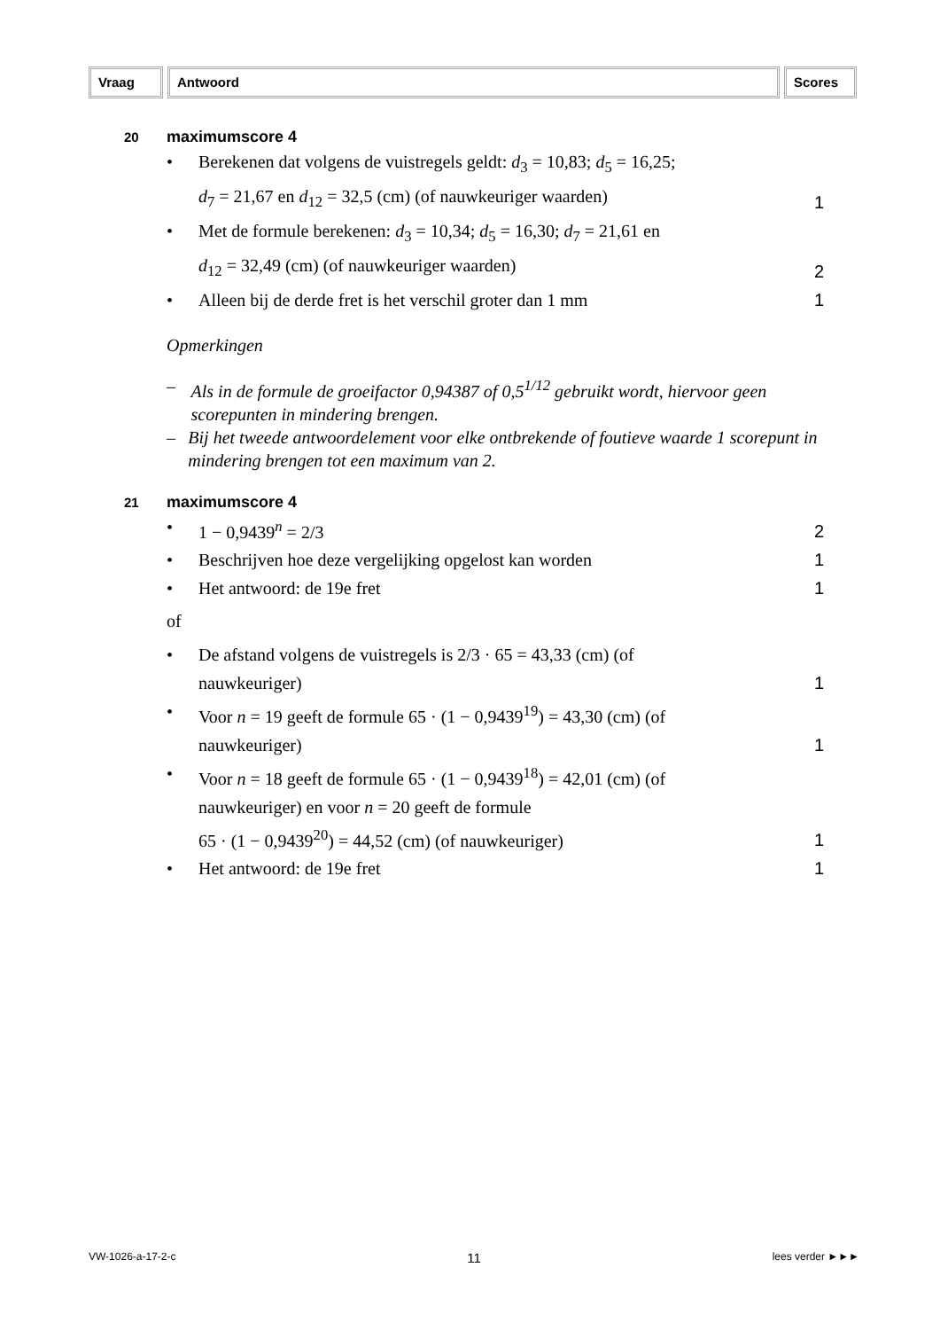Vraag Antwoord Scores
20 maximumscore 4
• Berekenen dat volgens de vuistregels geldt: d<sub>3</sub> = 10,83; d<sub>5</sub> = 16,25;
d<sub>7</sub> = 21,67 en d<sub>12</sub> = 32,5 (cm) (of nauwkeuriger waarden) 1
• Met de formule berekenen: d<sub>3</sub> = 10,34; d<sub>5</sub> = 16,30; d<sub>7</sub> = 21,61 en
d<sub>12</sub> = 32,49 (cm) (of nauwkeuriger waarden) 2
• Alleen bij de derde fret is het verschil groter dan 1 mm 1
Opmerkingen
– Als in de formule de groeifactor 0,94387 of 0,5<sup>1/12</sup> gebruikt wordt, hiervoor geen scorepunten in mindering brengen.
– Bij het tweede antwoordelement voor elke ontbrekende of foutieve waarde 1 scorepunt in mindering brengen tot een maximum van 2.
21 maximumscore 4
• 1 − 0,9439<sup>n</sup> = 2/3 2
• Beschrijven hoe deze vergelijking opgelost kan worden 1
• Het antwoord: de 19e fret 1
of
• De afstand volgens de vuistregels is 2/3 · 65 = 43,33 (cm) (of
nauwkeuriger) 1
• Voor n = 19 geeft de formule 65 · (1 − 0,9439<sup>19</sup>) = 43,30 (cm) (of
nauwkeuriger) 1
• Voor n = 18 geeft de formule 65 · (1 − 0,9439<sup>18</sup>) = 42,01 (cm) (of
nauwkeuriger) en voor n = 20 geeft de formule
65 · (1 − 0,9439<sup>20</sup>) = 44,52 (cm) (of nauwkeuriger) 1
• Het antwoord: de 19e fret 1
VW-1026-a-17-2-c 11 lees verder ►►►